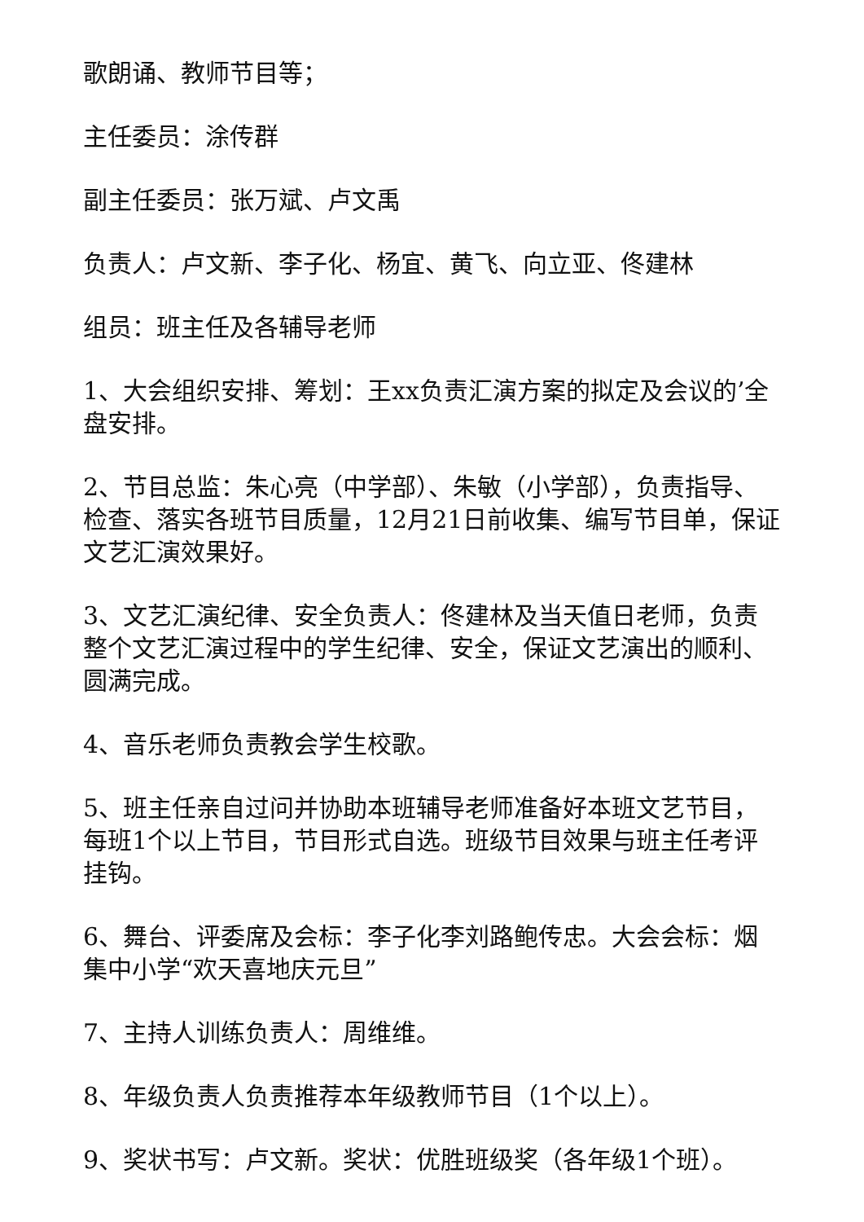歌朗诵、教师节目等；
主任委员：涂传群
副主任委员：张万斌、卢文禹
负责人：卢文新、李子化、杨宜、黄飞、向立亚、佟建林
组员：班主任及各辅导老师
1、大会组织安排、筹划：王xx负责汇演方案的拟定及会议的’全盘安排。
2、节目总监：朱心亮（中学部）、朱敏（小学部），负责指导、检查、落实各班节目质量，12月21日前收集、编写节目单，保证文艺汇演效果好。
3、文艺汇演纪律、安全负责人：佟建林及当天值日老师，负责整个文艺汇演过程中的学生纪律、安全，保证文艺演出的顺利、圆满完成。
4、音乐老师负责教会学生校歌。
5、班主任亲自过问并协助本班辅导老师准备好本班文艺节目，每班1个以上节目，节目形式自选。班级节目效果与班主任考评挂钩。
6、舞台、评委席及会标：李子化李刘路鲍传忠。大会会标：烟集中小学“欢天喜地庆元旦”
7、主持人训练负责人：周维维。
8、年级负责人负责推荐本年级教师节目（1个以上）。
9、奖状书写：卢文新。奖状：优胜班级奖（各年级1个班）。